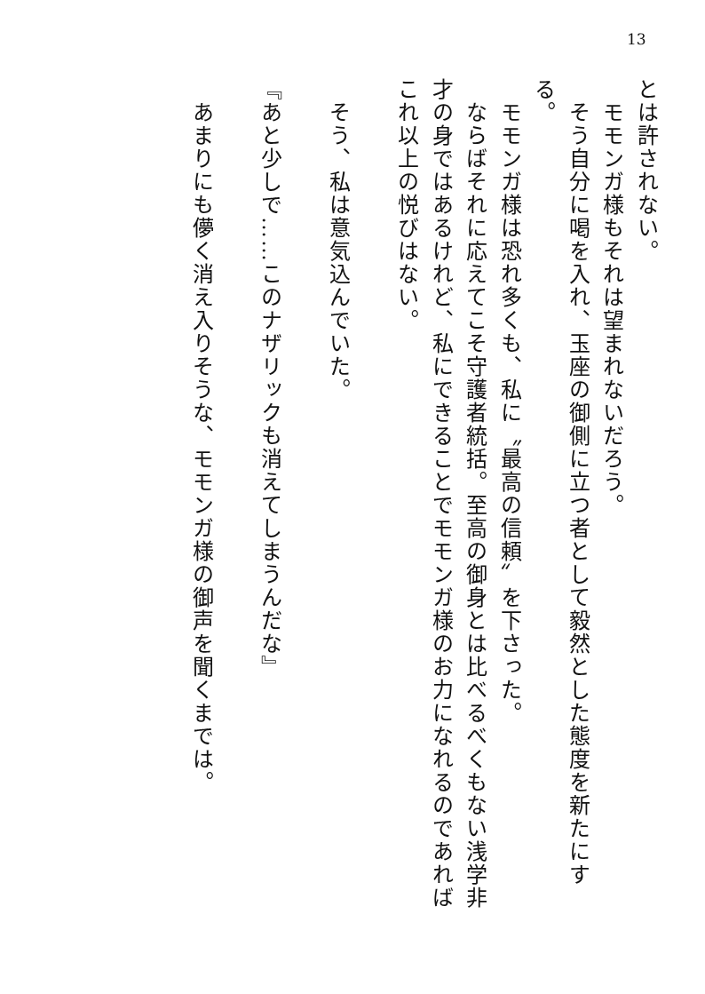13
とは許されない。
　モモンガ様もそれは望まれないだろう。
　そう自分に喝を入れ、玉座の御側に立つ者として毅然とした態度を新たにする。
　モモンガ様は恐れ多くも、私に〝最高の信頼〟を下さった。
　ならばそれに応えてこそ守護者統括。至高の御身とは比べるべくもない浅学非才の身ではあるけれど、私にできることでモモンガ様のお力になれるのであればこれ以上の悦びはない。
　そう、私は意気込んでいた。
『あと少しで……このナザリックも消えてしまうんだな』
　あまりにも儚く消え入りそうな、モモンガ様の御声を聞くまでは。